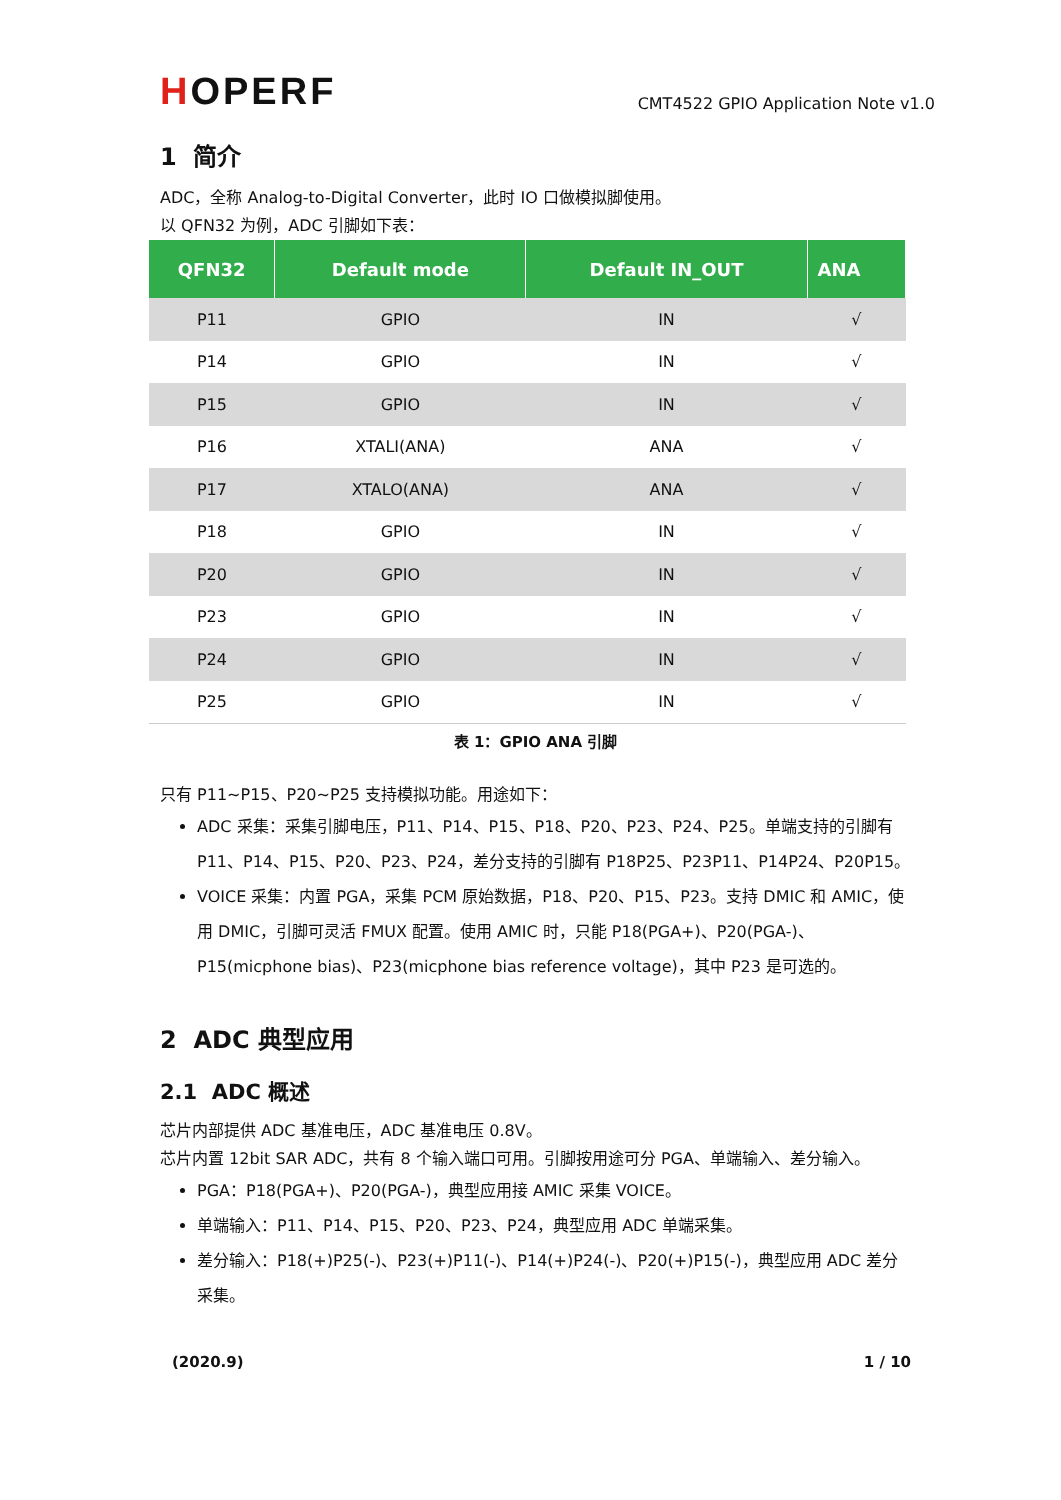HOPERF
CMT4522 GPIO Application Note v1.0
1 简介
ADC，全称 Analog-to-Digital Converter，此时 IO 口做模拟脚使用。
以 QFN32 为例，ADC 引脚如下表：
| QFN32 | Default mode | Default IN_OUT | ANA |
| --- | --- | --- | --- |
| P11 | GPIO | IN | √ |
| P14 | GPIO | IN | √ |
| P15 | GPIO | IN | √ |
| P16 | XTALI(ANA) | ANA | √ |
| P17 | XTALO(ANA) | ANA | √ |
| P18 | GPIO | IN | √ |
| P20 | GPIO | IN | √ |
| P23 | GPIO | IN | √ |
| P24 | GPIO | IN | √ |
| P25 | GPIO | IN | √ |
表 1：GPIO ANA 引脚
只有 P11~P15、P20~P25 支持模拟功能。用途如下：
ADC 采集：采集引脚电压，P11、P14、P15、P18、P20、P23、P24、P25。单端支持的引脚有 P11、P14、P15、P20、P23、P24，差分支持的引脚有 P18P25、P23P11、P14P24、P20P15。
VOICE 采集：内置 PGA，采集 PCM 原始数据，P18、P20、P15、P23。支持 DMIC 和 AMIC，使用 DMIC，引脚可灵活 FMUX 配置。使用 AMIC 时，只能 P18(PGA+)、P20(PGA-)、P15(micphone bias)、P23(micphone bias reference voltage)，其中 P23 是可选的。
2 ADC 典型应用
2.1 ADC 概述
芯片内部提供 ADC 基准电压，ADC 基准电压 0.8V。
芯片内置 12bit SAR ADC，共有 8 个输入端口可用。引脚按用途可分 PGA、单端输入、差分输入。
PGA：P18(PGA+)、P20(PGA-)，典型应用接 AMIC 采集 VOICE。
单端输入：P11、P14、P15、P20、P23、P24，典型应用 ADC 单端采集。
差分输入：P18(+)P25(-)、P23(+)P11(-)、P14(+)P24(-)、P20(+)P15(-)，典型应用 ADC 差分采集。
(2020.9) 1 / 10